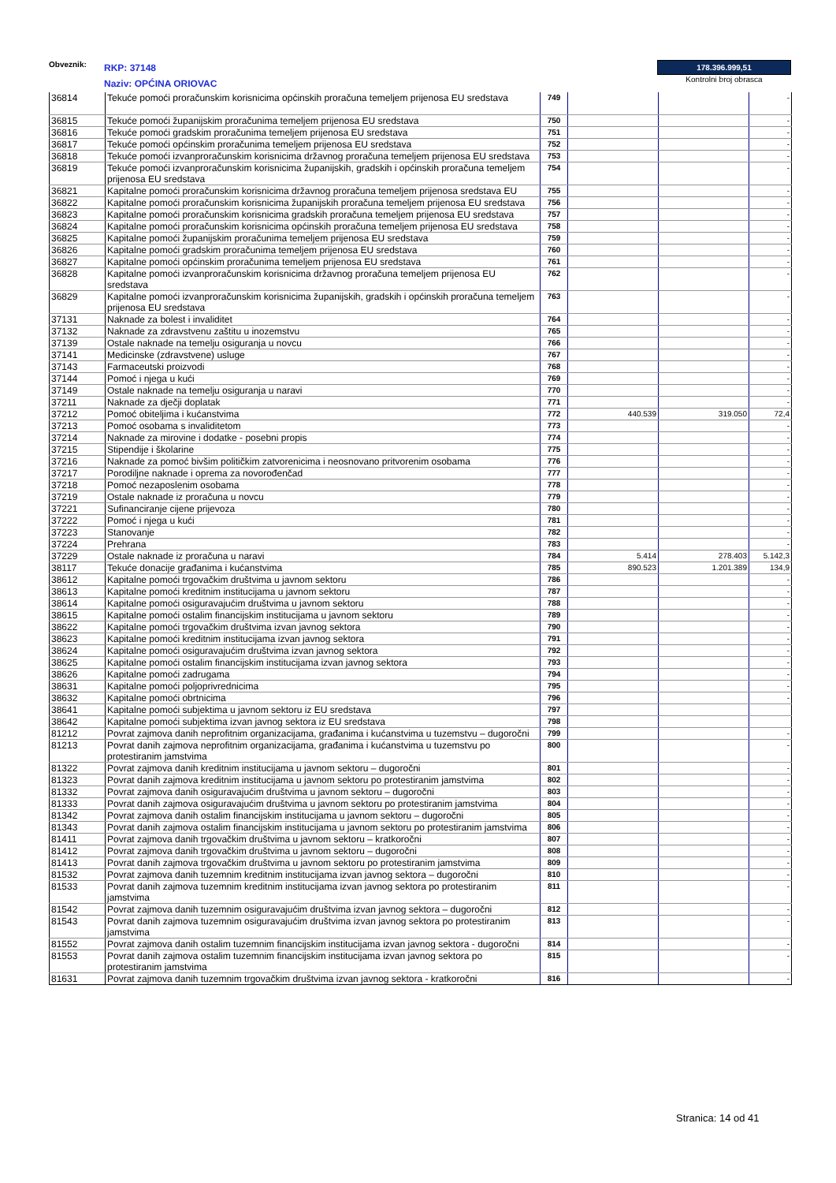Obveznik: RKP: 37148
Naziv: OPĆINA ORIOVAC
178.396.999,51
Kontrolni broj obrasca
| 36814 | Tekuće pomoći proračunskim korisnicima općinskih proračuna temeljem prijenosa EU sredstava | 749 | | | - |
| 36815 | Tekuće pomoći županijskim proračunima temeljem prijenosa EU sredstava | 750 | | | - |
| 36816 | Tekuće pomoći gradskim proračunima temeljem prijenosa EU sredstava | 751 | | | - |
| 36817 | Tekuće pomoći općinskim proračunima temeljem prijenosa EU sredstava | 752 | | | - |
| 36818 | Tekuće pomoći izvanproračunskim korisnicima državnog proračuna temeljem prijenosa EU sredstava | 753 | | | - |
| 36819 | Tekuće pomoći izvanproračunskim korisnicima županijskih, gradskih i općinskih proračuna temeljem prijenosa EU sredstava | 754 | | | - |
| 36821 | Kapitalne pomoći proračunskim korisnicima državnog proračuna temeljem prijenosa sredstava EU | 755 | | | - |
| 36822 | Kapitalne pomoći proračunskim korisnicima županijskih proračuna temeljem prijenosa EU sredstava | 756 | | | - |
| 36823 | Kapitalne pomoći proračunskim korisnicima gradskih proračuna temeljem prijenosa EU sredstava | 757 | | | - |
| 36824 | Kapitalne pomoći proračunskim korisnicima općinskih proračuna temeljem prijenosa EU sredstava | 758 | | | - |
| 36825 | Kapitalne pomoći županijskim proračunima temeljem prijenosa EU sredstava | 759 | | | - |
| 36826 | Kapitalne pomoći gradskim proračunima temeljem prijenosa EU sredstava | 760 | | | - |
| 36827 | Kapitalne pomoći općinskim proračunima temeljem prijenosa EU sredstava | 761 | | | - |
| 36828 | Kapitalne pomoći izvanproračunskim korisnicima državnog proračuna temeljem prijenosa EU sredstava | 762 | | | - |
| 36829 | Kapitalne pomoći izvanproračunskim korisnicima županijskih, gradskih i općinskih proračuna temeljem prijenosa EU sredstava | 763 | | | - |
| 37131 | Naknade za bolest i invaliditet | 764 | | | - |
| 37132 | Naknade za zdravstvenu zaštitu u inozemstvu | 765 | | | - |
| 37139 | Ostale naknade na temelju osiguranja u novcu | 766 | | | - |
| 37141 | Medicinske (zdravstvene) usluge | 767 | | | - |
| 37143 | Farmaceutski proizvodi | 768 | | | - |
| 37144 | Pomoć i njega u kući | 769 | | | - |
| 37149 | Ostale naknade na temelju osiguranja u naravi | 770 | | | - |
| 37211 | Naknade za dječji doplatak | 771 | | | - |
| 37212 | Pomoć obiteljima i kućanstvima | 772 | 440.539 | 319.050 | 72,4 |
| 37213 | Pomoć osobama s invaliditetom | 773 | | | - |
| 37214 | Naknade za mirovine i dodatke - posebni propis | 774 | | | - |
| 37215 | Stipendije i školarine | 775 | | | - |
| 37216 | Naknade za pomoć bivšim političkim zatvorenicima i neosnovano pritvorenim osobama | 776 | | | - |
| 37217 | Porodiljne naknade i oprema za novorođenčad | 777 | | | - |
| 37218 | Pomoć nezaposlenim osobama | 778 | | | - |
| 37219 | Ostale naknade iz proračuna u novcu | 779 | | | - |
| 37221 | Sufinanciranje cijene prijevoza | 780 | | | - |
| 37222 | Pomoć i njega u kući | 781 | | | - |
| 37223 | Stanovanje | 782 | | | - |
| 37224 | Prehrana | 783 | | | - |
| 37229 | Ostale naknade iz proračuna u naravi | 784 | 5.414 | 278.403 | 5.142,3 |
| 38117 | Tekuće donacije građanima i kućanstvima | 785 | 890.523 | 1.201.389 | 134,9 |
| 38612 | Kapitalne pomoći trgovačkim društvima u javnom sektoru | 786 | | | - |
| 38613 | Kapitalne pomoći kreditnim institucijama u javnom sektoru | 787 | | | - |
| 38614 | Kapitalne pomoći osiguravajućim društvima u javnom sektoru | 788 | | | - |
| 38615 | Kapitalne pomoći ostalim financijskim institucijama u javnom sektoru | 789 | | | - |
| 38622 | Kapitalne pomoći trgovačkim društvima izvan javnog sektora | 790 | | | - |
| 38623 | Kapitalne pomoći kreditnim institucijama izvan javnog sektora | 791 | | | - |
| 38624 | Kapitalne pomoći osiguravajućim društvima izvan javnog sektora | 792 | | | - |
| 38625 | Kapitalne pomoći ostalim financijskim institucijama izvan javnog sektora | 793 | | | - |
| 38626 | Kapitalne pomoći zadrugama | 794 | | | - |
| 38631 | Kapitalne pomoći poljoprivrednicima | 795 | | | - |
| 38632 | Kapitalne pomoći obrtnicima | 796 | | | - |
| 38641 | Kapitalne pomoći subjektima u javnom sektoru iz EU sredstava | 797 | | | |
| 38642 | Kapitalne pomoći subjektima izvan javnog sektora iz EU sredstava | 798 | | | |
| 81212 | Povrat zajmova danih neprofitnim organizacijama, građanima i kućanstvima u tuzemstvu – dugoročni | 799 | | | - |
| 81213 | Povrat danih zajmova neprofitnim organizacijama, građanima i kućanstvima u tuzemstvu po protestiranim jamstvima | 800 | | | - |
| 81322 | Povrat zajmova danih kreditnim institucijama u javnom sektoru – dugoročni | 801 | | | - |
| 81323 | Povrat danih zajmova kreditnim institucijama u javnom sektoru po protestiranim jamstvima | 802 | | | - |
| 81332 | Povrat zajmova danih osiguravajućim društvima u javnom sektoru – dugoročni | 803 | | | - |
| 81333 | Povrat danih zajmova osiguravajućim društvima u javnom sektoru po protestiranim jamstvima | 804 | | | - |
| 81342 | Povrat zajmova danih ostalim financijskim institucijama u javnom sektoru – dugoročni | 805 | | | - |
| 81343 | Povrat danih zajmova ostalim financijskim institucijama u javnom sektoru po protestiranim jamstvima | 806 | | | - |
| 81411 | Povrat zajmova danih trgovačkim društvima u javnom sektoru – kratkoročni | 807 | | | - |
| 81412 | Povrat zajmova danih trgovačkim društvima u javnom sektoru – dugoročni | 808 | | | - |
| 81413 | Povrat danih zajmova trgovačkim društvima u javnom sektoru po protestiranim jamstvima | 809 | | | - |
| 81532 | Povrat zajmova danih tuzemnim kreditnim institucijama izvan javnog sektora – dugoročni | 810 | | | - |
| 81533 | Povrat danih zajmova tuzemnim kreditnim institucijama izvan javnog sektora po protestiranim jamstvima | 811 | | | - |
| 81542 | Povrat zajmova danih tuzemnim osiguravajućim društvima izvan javnog sektora – dugoročni | 812 | | | - |
| 81543 | Povrat danih zajmova tuzemnim osiguravajućim društvima izvan javnog sektora po protestiranim jamstvima | 813 | | | - |
| 81552 | Povrat zajmova danih ostalim tuzemnim financijskim institucijama izvan javnog sektora - dugoročni | 814 | | | - |
| 81553 | Povrat danih zajmova ostalim tuzemnim financijskim institucijama izvan javnog sektora po protestiranim jamstvima | 815 | | | - |
| 81631 | Povrat zajmova danih tuzemnim trgovačkim društvima izvan javnog sektora - kratkoročni | 816 | | | - |
Stranica: 14 od 41